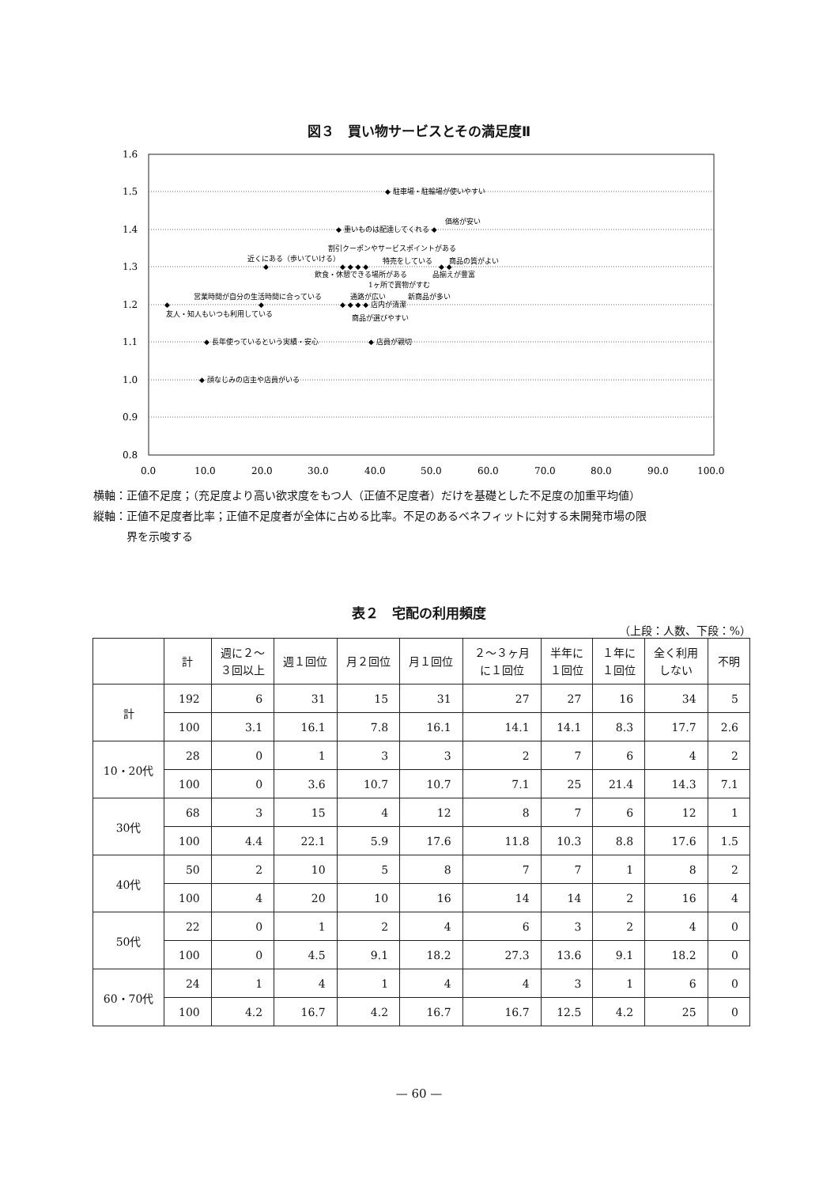図３　買い物サービスとその満足度Ⅱ
1.6
1.5
1.4
1.3
1.2
1.1
1.0
0.9
0.8
0.0
10.0
20.0
30.0
40.0
50.0
60.0
70.0
80.0
90.0
100.0
◆ 駐車場・駐輪場が使いやすい
価格が安い
◆ 重いものは配達してくれる ◆
割引クーポンやサービスポイントがある
近くにある（歩いていける）
特売をしている
商品の質がよい
◆
◆ ◆ ◆ ◆
◆ ◆
飲食・休憩できる場所がある
品揃えが豊富
1ヶ所で買物がすむ
営業時間が自分の生活時間に合っている
通路が広い
新商品が多い
◆
◆
◆ ◆ ◆ ◆ 店内が清潔
友人・知人もいつも利用している
商品が選びやすい
◆ 長年使っているという実績・安心
◆ 店員が親切
◆ 顔なじみの店主や店員がいる
横軸：正値不足度；（充足度より高い欲求度をもつ人（正値不足度者）だけを基礎とした不足度の加重平均値）
縦軸：正値不足度者比率；正値不足度者が全体に占める比率。不足のあるベネフィットに対する未開発市場の限
　　　界を示唆する
表２　宅配の利用頻度
（上段：人数、下段：%）
| | 計 | 週に２～ ３回以上 | 週１回位 | 月２回位 | 月１回位 | ２～３ヶ月 に１回位 | 半年に １回位 | １年に １回位 | 全く利用 しない | 不明 |
| --- | --- | --- | --- | --- | --- | --- | --- | --- | --- | --- |
| 計 | 192 | 6 | 31 | 15 | 31 | 27 | 27 | 16 | 34 | 5 |
| | 100 | 3.1 | 16.1 | 7.8 | 16.1 | 14.1 | 14.1 | 8.3 | 17.7 | 2.6 |
| 10・20代 | 28 | 0 | 1 | 3 | 3 | 2 | 7 | 6 | 4 | 2 |
| | 100 | 0 | 3.6 | 10.7 | 10.7 | 7.1 | 25 | 21.4 | 14.3 | 7.1 |
| 30代 | 68 | 3 | 15 | 4 | 12 | 8 | 7 | 6 | 12 | 1 |
| | 100 | 4.4 | 22.1 | 5.9 | 17.6 | 11.8 | 10.3 | 8.8 | 17.6 | 1.5 |
| 40代 | 50 | 2 | 10 | 5 | 8 | 7 | 7 | 1 | 8 | 2 |
| | 100 | 4 | 20 | 10 | 16 | 14 | 14 | 2 | 16 | 4 |
| 50代 | 22 | 0 | 1 | 2 | 4 | 6 | 3 | 2 | 4 | 0 |
| | 100 | 0 | 4.5 | 9.1 | 18.2 | 27.3 | 13.6 | 9.1 | 18.2 | 0 |
| 60・70代 | 24 | 1 | 4 | 1 | 4 | 4 | 3 | 1 | 6 | 0 |
| | 100 | 4.2 | 16.7 | 4.2 | 16.7 | 16.7 | 12.5 | 4.2 | 25 | 0 |
— 60 —